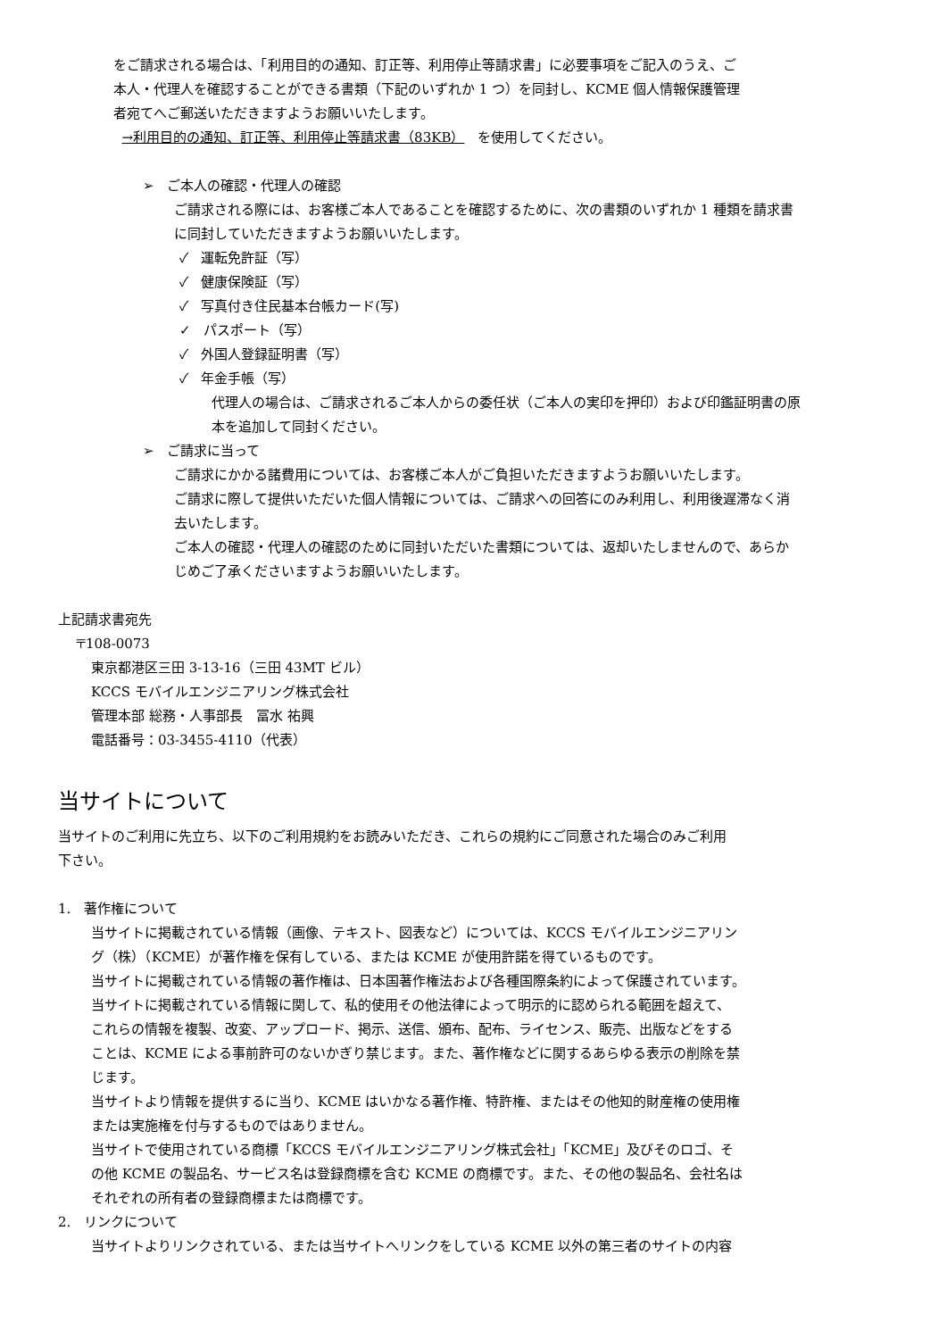をご請求される場合は、「利用目的の通知、訂正等、利用停止等請求書」に必要事項をご記入のうえ、ご
本人・代理人を確認することができる書類（下記のいずれか 1 つ）を同封し、KCME 個人情報保護管理
者宛てへご郵送いただきますようお願いいたします。
→利用目的の通知、訂正等、利用停止等請求書（83KB）　を使用してください。
➢ ご本人の確認・代理人の確認
ご請求される際には、お客様ご本人であることを確認するために、次の書類のいずれか 1 種類を請求書
に同封していただきますようお願いいたします。
✓ 運転免許証（写）
✓ 健康保険証（写）
✓ 写真付き住民基本台帳カード(写)
✓ パスポート（写）
✓ 外国人登録証明書（写）
✓ 年金手帳（写）
代理人の場合は、ご請求されるご本人からの委任状（ご本人の実印を押印）および印鑑証明書の原
本を追加して同封ください。
➢ ご請求に当って
ご請求にかかる諸費用については、お客様ご本人がご負担いただきますようお願いいたします。
ご請求に際して提供いただいた個人情報については、ご請求への回答にのみ利用し、利用後遅滞なく消
去いたします。
ご本人の確認・代理人の確認のために同封いただいた書類については、返却いたしませんので、あらか
じめご了承くださいますようお願いいたします。
上記請求書宛先
〒108-0073
東京都港区三田 3-13-16（三田 43MT ビル）
KCCS モバイルエンジニアリング株式会社
管理本部 総務・人事部長　冨水 祐興
電話番号：03-3455-4110（代表）
当サイトについて
当サイトのご利用に先立ち、以下のご利用規約をお読みいただき、これらの規約にご同意された場合のみご利用
下さい。
1. 著作権について
当サイトに掲載されている情報（画像、テキスト、図表など）については、KCCS モバイルエンジニアリン
グ（株）（KCME）が著作権を保有している、または KCME が使用許諾を得ているものです。
当サイトに掲載されている情報の著作権は、日本国著作権法および各種国際条約によって保護されています。
当サイトに掲載されている情報に関して、私的使用その他法律によって明示的に認められる範囲を超えて、
これらの情報を複製、改変、アップロード、掲示、送信、頒布、配布、ライセンス、販売、出版などをする
ことは、KCME による事前許可のないかぎり禁じます。また、著作権などに関するあらゆる表示の削除を禁
じます。
当サイトより情報を提供するに当り、KCME はいかなる著作権、特許権、またはその他知的財産権の使用権
または実施権を付与するものではありません。
当サイトで使用されている商標「KCCS モバイルエンジニアリング株式会社」「KCME」及びそのロゴ、そ
の他 KCME の製品名、サービス名は登録商標を含む KCME の商標です。また、その他の製品名、会社名は
それぞれの所有者の登録商標または商標です。
2. リンクについて
当サイトよりリンクされている、または当サイトへリンクをしている KCME 以外の第三者のサイトの内容